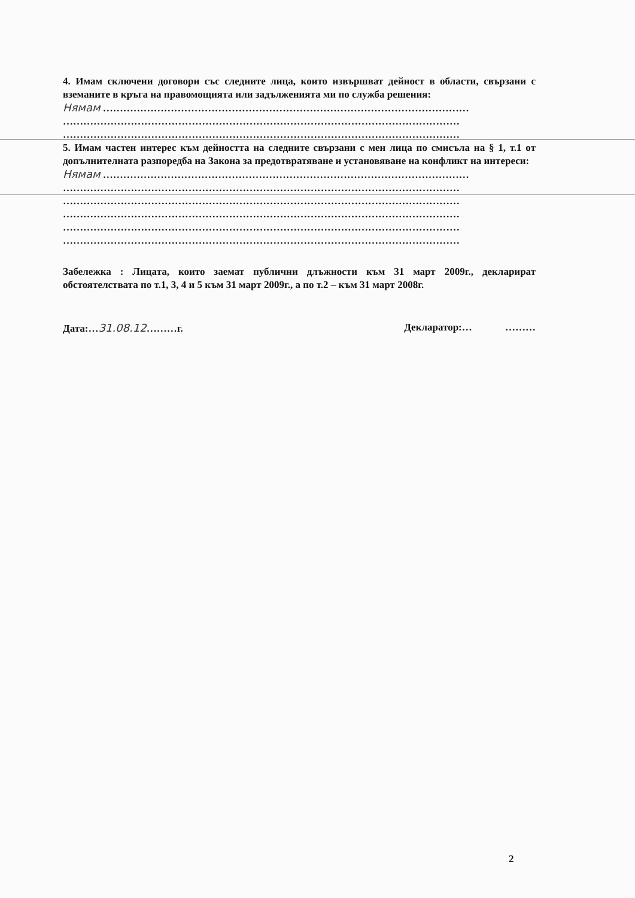4. Имам сключени договори със следните лица, които извършват дейност в области, свързани с вземаните в кръга на правомощията или задълженията ми по служба решения:
Нямам ………………………………………………………………………………………………
………………………………………………………………………………………………………
………………………………………………………………………………………………………
5. Имам частен интерес към дейността на следните свързани с мен лица по смисъла на § 1, т.1 от допълнителната разпоредба на Закона за предотвратяване и установяване на конфликт на интереси:
Нямам ………………………………………………………………………………………………
………………………………………………………………………………………………………
………………………………………………………………………………………………………
………………………………………………………………………………………………………
………………………………………………………………………………………………………
………………………………………………………………………………………………………
Забележка : Лицата, които заемат публични длъжности към 31 март 2009г., декларират обстоятелствата по т.1, 3, 4 и 5 към 31 март 2009г., а по т.2 – към 31 март 2008г.
Дата:…31.08.12………г. Декларатор:… ………
2